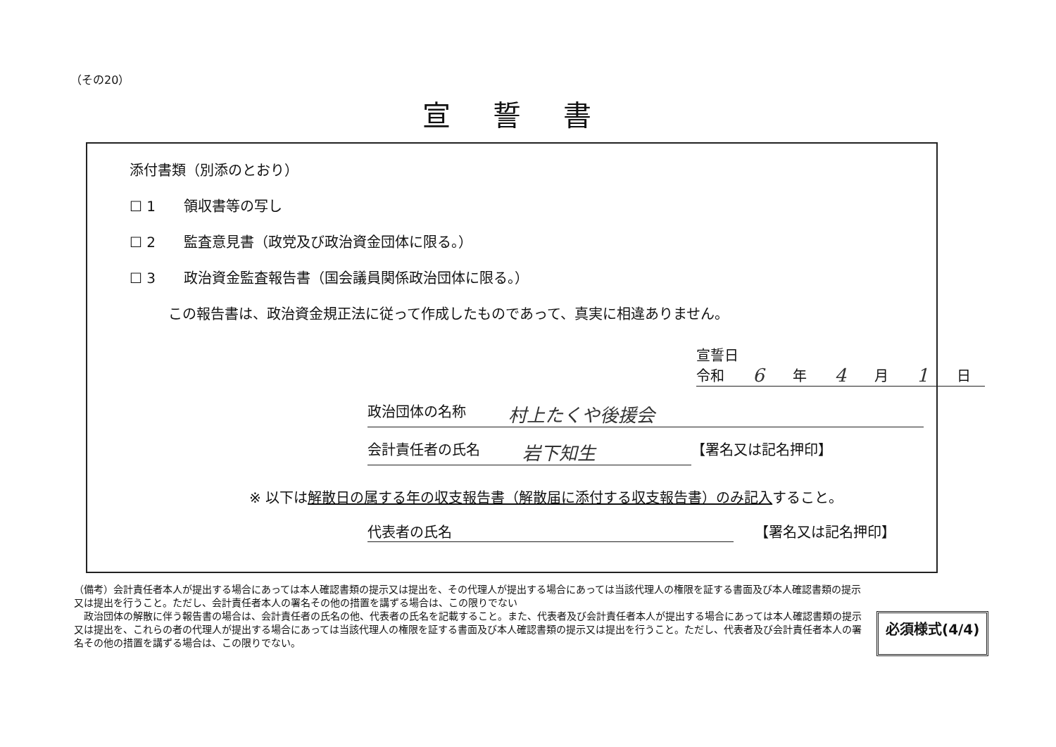（その20）
宣誓書
添付書類（別添のとおり）
☐ 1　　領収書等の写し
☐ 2　　監査意見書（政党及び政治資金団体に限る。）
☐ 3　　政治資金監査報告書（国会議員関係政治団体に限る。）
この報告書は、政治資金規正法に従って作成したものであって、真実に相違ありません。
宣誓日
令和 6 年 4 月 1 日
政治団体の名称 村上たくや後援会
会計責任者の氏名 岩下知生
【署名又は記名押印】
※ 以下は解散日の属する年の収支報告書（解散届に添付する収支報告書）のみ記入すること。
代表者の氏名 【署名又は記名押印】
（備考）会計責任者本人が提出する場合にあっては本人確認書類の提示又は提出を、その代理人が提出する場合にあっては当該代理人の権限を証する書面及び本人確認書類の提示又は提出を行うこと。ただし、会計責任者本人の署名その他の措置を講ずる場合は、この限りでない
　政治団体の解散に伴う報告書の場合は、会計責任者の氏名の他、代表者の氏名を記載すること。また、代表者及び会計責任者本人が提出する場合にあっては本人確認書類の提示又は提出を、これらの者の代理人が提出する場合にあっては当該代理人の権限を証する書面及び本人確認書類の提示又は提出を行うこと。ただし、代表者及び会計責任者本人の署名その他の措置を講ずる場合は、この限りでない。
必須様式(4/4)